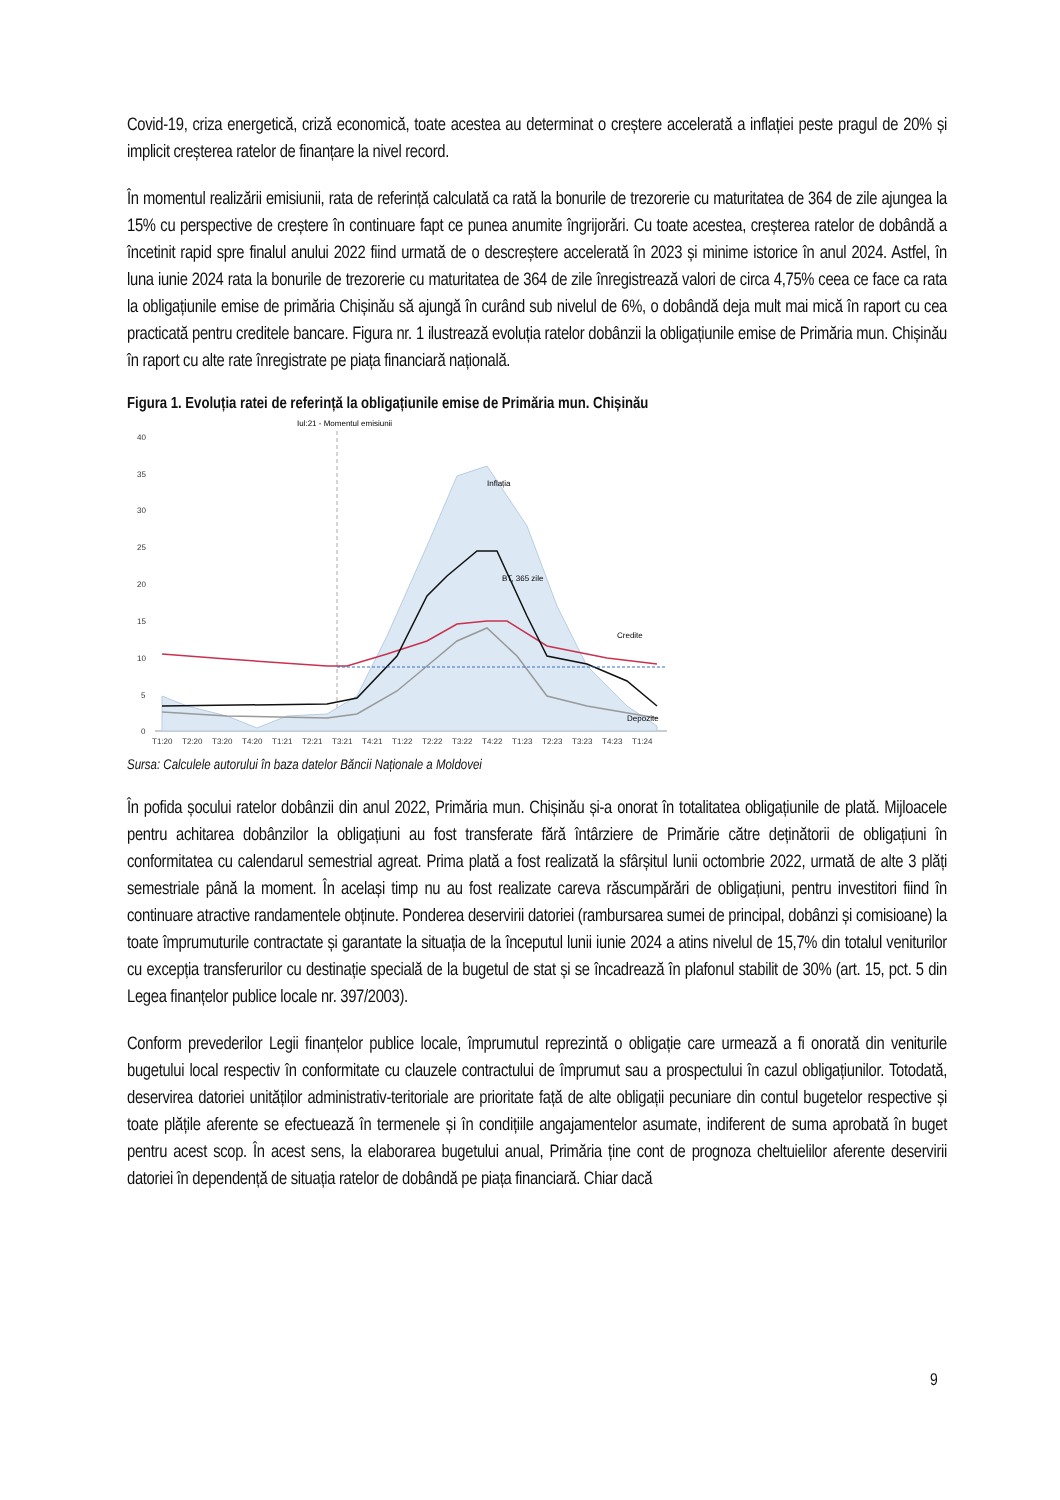Covid-19, criza energetică, criză economică, toate acestea au determinat o creștere accelerată a inflației peste pragul de 20% și implicit creșterea ratelor de finanțare la nivel record.
În momentul realizării emisiunii, rata de referință calculată ca rată la bonurile de trezorerie cu maturitatea de 364 de zile ajungea la 15% cu perspective de creștere în continuare fapt ce punea anumite îngrijorări. Cu toate acestea, creșterea ratelor de dobândă a încetinit rapid spre finalul anului 2022 fiind urmată de o descreștere accelerată în 2023 și minime istorice în anul 2024. Astfel, în luna iunie 2024 rata la bonurile de trezorerie cu maturitatea de 364 de zile înregistrează valori de circa 4,75% ceea ce face ca rata la obligațiunile emise de primăria Chișinău să ajungă în curând sub nivelul de 6%, o dobândă deja mult mai mică în raport cu cea practicată pentru creditele bancare. Figura nr. 1 ilustrează evoluția ratelor dobânzii la obligațiunile emise de Primăria mun. Chișinău în raport cu alte rate înregistrate pe piața financiară națională.
Figura 1. Evoluția ratei de referință la obligațiunile emise de Primăria mun. Chișinău
Iul:21 - Momentul emisiunii
40
35
30
25
20
15
10
5
0
Inflația
BT, 365 zile
Credite
Depozite
T1:20
T2:20
T3:20
T4:20
T1:21
T2:21
T3:21
T4:21
T1:22
T2:22
T3:22
T4:22
T1:23
T2:23
T3:23
T4:23
T1:24
Sursa: Calculele autorului în baza datelor Băncii Naționale a Moldovei
În pofida șocului ratelor dobânzii din anul 2022, Primăria mun. Chișinău și-a onorat în totalitatea obligațiunile de plată. Mijloacele pentru achitarea dobânzilor la obligațiuni au fost transferate fără întârziere de Primărie către deținătorii de obligațiuni în conformitatea cu calendarul semestrial agreat. Prima plată a fost realizată la sfârșitul lunii octombrie 2022, urmată de alte 3 plăți semestriale până la moment. În același timp nu au fost realizate careva răscumpărări de obligațiuni, pentru investitori fiind în continuare atractive randamentele obținute. Ponderea deservirii datoriei (rambursarea sumei de principal, dobânzi și comisioane) la toate împrumuturile contractate și garantate la situația de la începutul lunii iunie 2024 a atins nivelul de 15,7% din totalul veniturilor cu excepția transferurilor cu destinație specială de la bugetul de stat și se încadrează în plafonul stabilit de 30% (art. 15, pct. 5 din Legea finanțelor publice locale nr. 397/2003).
Conform prevederilor Legii finanțelor publice locale, împrumutul reprezintă o obligație care urmează a fi onorată din veniturile bugetului local respectiv în conformitate cu clauzele contractului de împrumut sau a prospectului în cazul obligațiunilor. Totodată, deservirea datoriei unităților administrativ-teritoriale are prioritate față de alte obligații pecuniare din contul bugetelor respective și toate plățile aferente se efectuează în termenele și în condițiile angajamentelor asumate, indiferent de suma aprobată în buget pentru acest scop. În acest sens, la elaborarea bugetului anual, Primăria ține cont de prognoza cheltuielilor aferente deservirii datoriei în dependență de situația ratelor de dobândă pe piața financiară. Chiar dacă
9